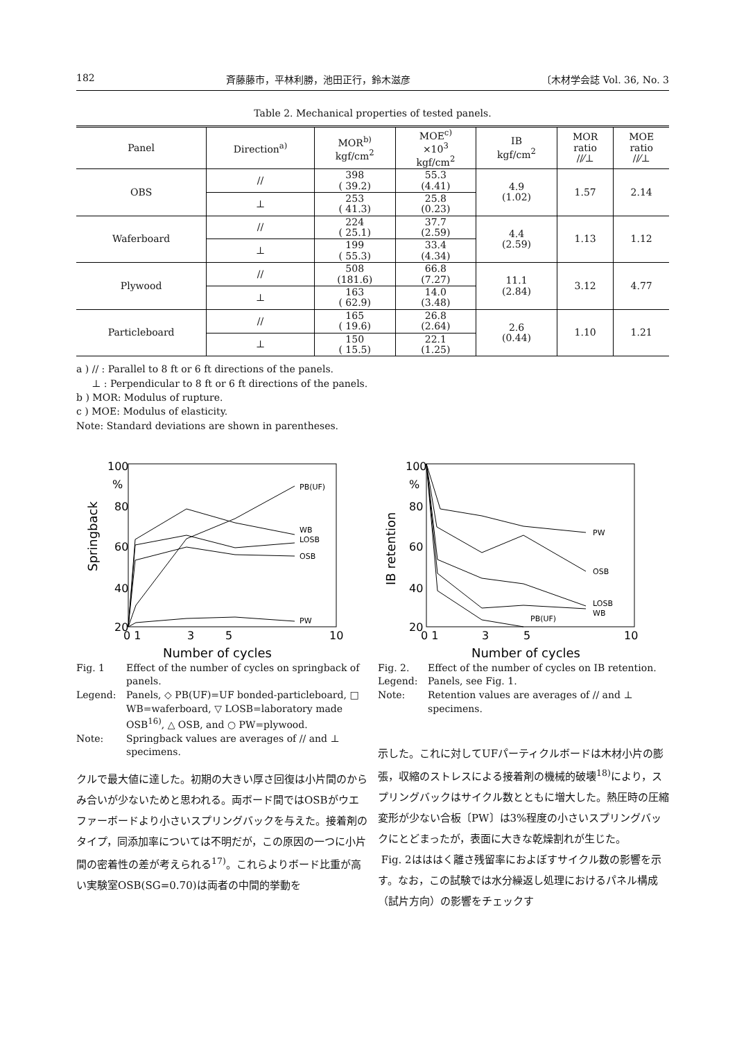182 斉藤藤市，平林利勝，池田正行，鈴木滋彦 〔木材学会誌 Vol. 36, No. 3
Table 2. Mechanical properties of tested panels.
| Panel | Direction<sup>a)</sup> | MOR<sup>b)</sup> kgf/cm<sup>2</sup> | MOE<sup>c)</sup> ×10<sup>3</sup> kgf/cm<sup>2</sup> | IB kgf/cm<sup>2</sup> | MOR ratio //⁄⊥ | MOE ratio //⁄⊥ |
| --- | --- | --- | --- | --- | --- | --- |
| OBS | // | 398 ( 39.2) | 55.3 (4.41) | 4.9 (1.02) | 1.57 | 2.14 |
| | ⊥ | 253 ( 41.3) | 25.8 (0.23) | | | |
| Waferboard | // | 224 ( 25.1) | 37.7 (2.59) | 4.4 (2.59) | 1.13 | 1.12 |
| | ⊥ | 199 ( 55.3) | 33.4 (4.34) | | | |
| Plywood | // | 508 (181.6) | 66.8 (7.27) | 11.1 (2.84) | 3.12 | 4.77 |
| | ⊥ | 163 ( 62.9) | 14.0 (3.48) | | | |
| Particleboard | // | 165 ( 19.6) | 26.8 (2.64) | 2.6 (0.44) | 1.10 | 1.21 |
| | ⊥ | 150 ( 15.5) | 22.1 (1.25) | | | |
a ) // : Parallel to 8 ft or 6 ft directions of the panels.
⊥ : Perpendicular to 8 ft or 6 ft directions of the panels.
b ) MOR: Modulus of rupture.
c ) MOE: Modulus of elasticity.
Note: Standard deviations are shown in parentheses.
100
%
80
60
40
20
Springback
0 1
3
5
10
Number of cycles
PB(UF)
WB
LOSB
OSB
PW
Fig. 1 Effect of the number of cycles on springback of panels.
Legend: Panels, ◇ PB(UF)=UF bonded-particleboard, □ WB=waferboard, ▽ LOSB=laboratory made OSB<sup>16)</sup>, △ OSB, and ○ PW=plywood.
Note: Springback values are averages of // and ⊥ specimens.
クルで最大値に達した。初期の大きい厚さ回復は小片間のからみ合いが少ないためと思われる。両ボード間ではOSBがウエファーボードより小さいスプリングバックを与えた。接着剤のタイプ，同添加率については不明だが，この原因の一つに小片間の密着性の差が考えられる<sup>17)</sup>。これらよりボード比重が高い実験室OSB(SG=0.70)は両者の中間的挙動を
100
%
80
60
40
20
IB retention
0 1
3
5
10
Number of cycles
PW
OSB
LOSB
WB
PB(UF)
Fig. 2. Effect of the number of cycles on IB retention.
Legend: Panels, see Fig. 1.
Note: Retention values are averages of // and ⊥ specimens.
示した。これに対してUFパーティクルボードは木材小片の膨張，収縮のストレスによる接着剤の機械的破壊<sup>18)</sup>により，スプリングバックはサイクル数とともに増大した。熱圧時の圧縮変形が少ない合板〔PW〕は3%程度の小さいスプリングバックにとどまったが，表面に大きな乾燥割れが生じた。
Fig. 2はははく離さ残留率におよぼすサイクル数の影響を示す。なお，この試験では水分繰返し処理におけるパネル構成（試片方向）の影響をチェックす